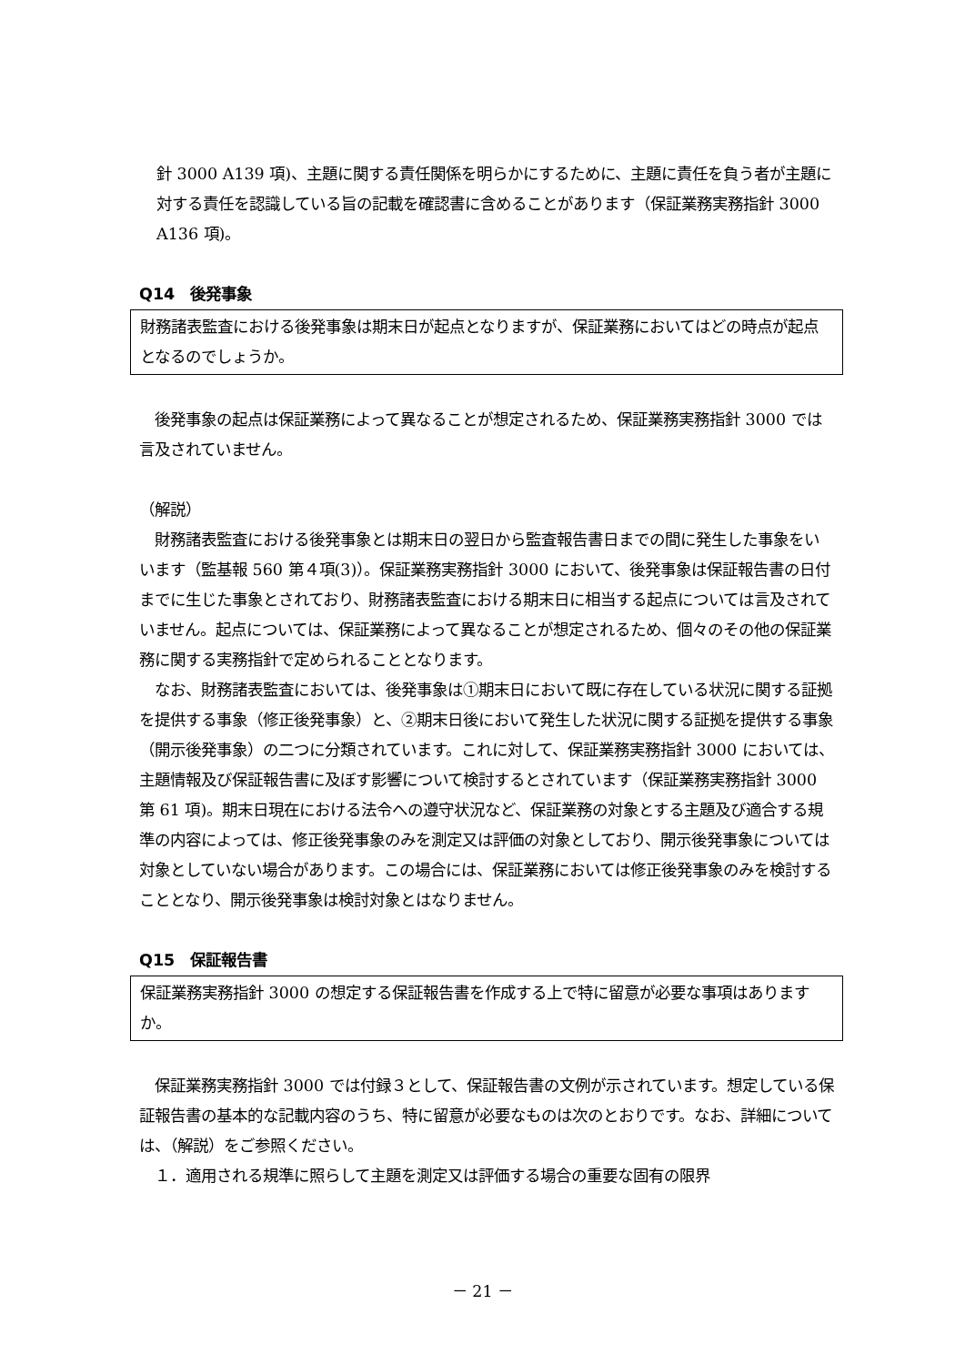針 3000 A139 項)、主題に関する責任関係を明らかにするために、主題に責任を負う者が主題に対する責任を認識している旨の記載を確認書に含めることがあります（保証業務実務指針 3000 A136 項)。
Q14　後発事象
財務諸表監査における後発事象は期末日が起点となりますが、保証業務においてはどの時点が起点となるのでしょうか。
　後発事象の起点は保証業務によって異なることが想定されるため、保証業務実務指針 3000 では言及されていません。
（解説）
　財務諸表監査における後発事象とは期末日の翌日から監査報告書日までの間に発生した事象をいいます（監基報 560 第４項(3)）。保証業務実務指針 3000 において、後発事象は保証報告書の日付までに生じた事象とされており、財務諸表監査における期末日に相当する起点については言及されていません。起点については、保証業務によって異なることが想定されるため、個々のその他の保証業務に関する実務指針で定められることとなります。
　なお、財務諸表監査においては、後発事象は①期末日において既に存在している状況に関する証拠を提供する事象（修正後発事象）と、②期末日後において発生した状況に関する証拠を提供する事象（開示後発事象）の二つに分類されています。これに対して、保証業務実務指針 3000 においては、主題情報及び保証報告書に及ぼす影響について検討するとされています（保証業務実務指針 3000 第 61 項)。期末日現在における法令への遵守状況など、保証業務の対象とする主題及び適合する規準の内容によっては、修正後発事象のみを測定又は評価の対象としており、開示後発事象については対象としていない場合があります。この場合には、保証業務においては修正後発事象のみを検討することとなり、開示後発事象は検討対象とはなりません。
Q15　保証報告書
保証業務実務指針 3000 の想定する保証報告書を作成する上で特に留意が必要な事項はありますか。
　保証業務実務指針 3000 では付録３として、保証報告書の文例が示されています。想定している保証報告書の基本的な記載内容のうち、特に留意が必要なものは次のとおりです。なお、詳細については、（解説）をご参照ください。
　１．適用される規準に照らして主題を測定又は評価する場合の重要な固有の限界
－ 21 －